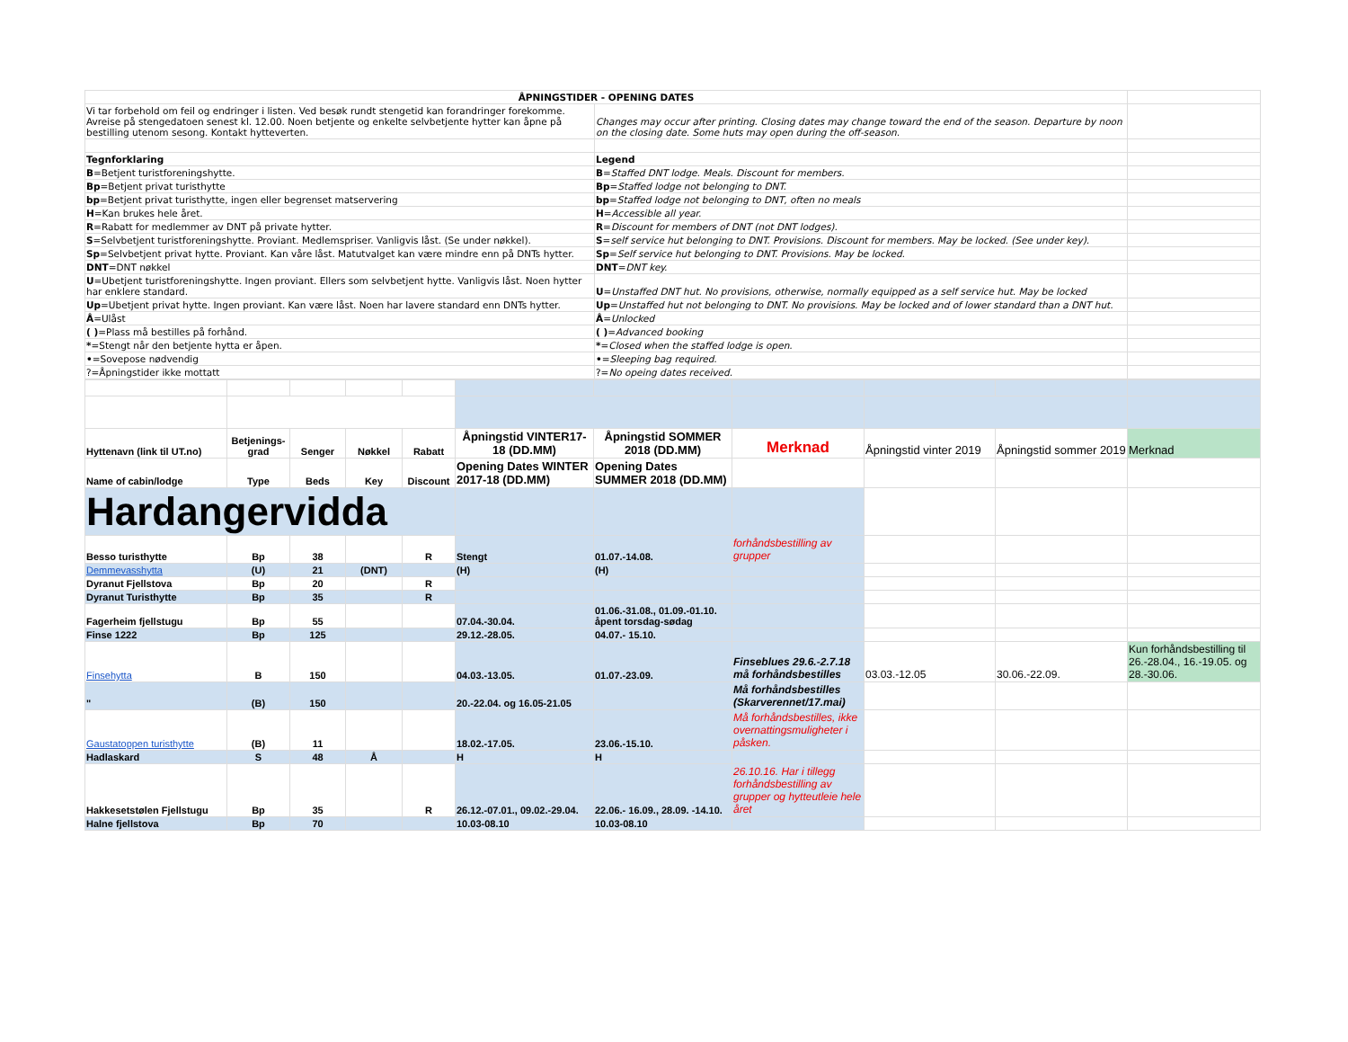| ÅPNINGSTIDER - OPENING DATES | | |
| Vi tar forbehold om feil og endringer i listen. Ved besøk rundt stengetid kan forandringer forekomme. Avreise på stengedatoen senest kl. 12.00. Noen betjente og enkelte selvbetjente hytter kan åpne på bestilling utenom sesong. Kontakt hytteverten. | Changes may occur after printing. Closing dates may change toward the end of the season. Departure by noon on the closing date. Some huts may open during the off-season. | |
| Tegnforklaring | Legend | |
| B =Betjent turistforeningshytte. | B = Staffed DNT lodge. Meals. Discount for members. | |
| Bp =Betjent privat turisthytte | Bp = Staffed lodge not belonging to DNT. | |
| bp =Betjent privat turisthytte, ingen eller begrenset matservering | bp = Staffed lodge not belonging to DNT, often no meals | |
| H =Kan brukes hele året. | H = Accessible all year. | |
| R =Rabatt for medlemmer av DNT på private hytter. | R = Discount for members of DNT (not DNT lodges). | |
| S =Selvbetjent turistforeningshytte. Proviant. Medlemspriser. Vanligvis låst. (Se under nøkkel). | S = self service hut belonging to DNT. Provisions. Discount for members. May be locked. (See under key). | |
| Sp =Selvbetjent privat hytte. Proviant. Kan våre låst. Matutvalget kan være mindre enn på DNTs hytter. | Sp = Self service hut belonging to DNT. Provisions. May be locked. | |
| DNT =DNT nøkkel | DNT = DNT key. | |
| U =Ubetjent turistforeningshytte. Ingen proviant. Ellers som selvbetjent hytte. Vanligvis låst. Noen hytter har enklere standard. | U = Unstaffed DNT hut. No provisions, otherwise, normally equipped as a self service hut. May be locked | |
| Up =Ubetjent privat hytte. Ingen proviant. Kan være låst. Noen har lavere standard enn DNTs hytter. | Up = Unstaffed hut not belonging to DNT. No provisions. May be locked and of lower standard than a DNT hut. | |
| Å =Ulåst | Å = Unlocked | |
| ( ) =Plass må bestilles på forhånd. | ( ) = Advanced booking | |
| * =Stengt når den betjente hytta er åpen. | * = Closed when the staffed lodge is open. | |
| • =Sovepose nødvendig | • = Sleeping bag required. | |
| ?=Åpningstider ikke mottatt | ?= No opeing dates received. | |
| Hyttenavn (link til UT.no) | Betjenings-grad | Senger | Nøkkel | Rabatt | Åpningstid VINTER17-18 (DD.MM) | Åpningstid SOMMER 2018 (DD.MM) | Merknad | Åpningstid vinter 2019 | Åpningstid sommer 2019 | Merknad |
| Name of cabin/lodge | Type | Beds | Key | Discount | Opening Dates WINTER 2017-18 (DD.MM) | Opening Dates SUMMER 2018 (DD.MM) | | | | |
| Hardangervidda | | | | | | | | | | |
| Besso turisthytte | Bp | 38 | | R | Stengt | 01.07.-14.08. | forhåndsbestilling av grupper | | | |
| Demmevasshytta | (U) | 21 | (DNT) | | (H) | (H) | | | | |
| Dyranut Fjellstova | Bp | 20 | | R | | | | | | |
| Dyranut Turisthytte | Bp | 35 | | R | | | | | | |
| Fagerheim fjellstugu | Bp | 55 | | | 07.04.-30.04. | 01.06.-31.08., 01.09.-01.10. åpent torsdag-sødag | | | | |
| Finse 1222 | Bp | 125 | | | 29.12.-28.05. | 04.07.- 15.10. | | | | |
| Finsehytta | B | 150 | | | 04.03.-13.05. | 01.07.-23.09. | Finseblues 29.6.-2.7.18 må forhåndsbestilles | 03.03.-12.05 | 30.06.-22.09. | Kun forhåndsbestilling til 26.-28.04., 16.-19.05. og 28.-30.06. |
| " | (B) | 150 | | | 20.-22.04. og 16.05-21.05 | | Må forhåndsbestilles (Skarverennet/17.mai) | | | |
| Gaustatoppen turisthytte | (B) | 11 | | | 18.02.-17.05. | 23.06.-15.10. | Må forhåndsbestilles, ikke overnattingsmuligheter i påsken. | | | |
| Hadlaskard | S | 48 | Å | | H | H | | | | |
| Hakkesetstølen Fjellstugu | Bp | 35 | | R | 26.12.-07.01., 09.02.-29.04. | 22.06.- 16.09., 28.09. -14.10. | 26.10.16. Har i tillegg forhåndsbestilling av grupper og hytteutleie hele året | | | |
| Halne fjellstova | Bp | 70 | | | 10.03-08.10 | 10.03-08.10 | | | | |